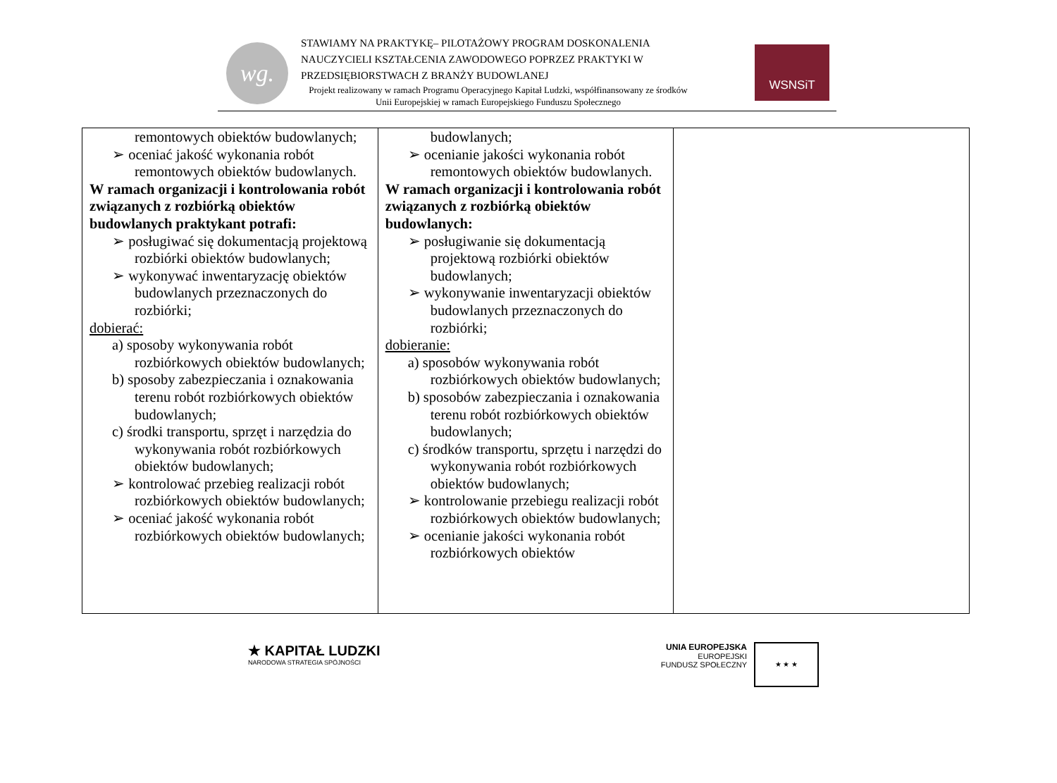wg.
STAWIAMY NA PRAKTYKĘ– PILOTAŻOWY PROGRAM DOSKONALENIA NAUCZYCIELI KSZTAŁCENIA ZAWODOWEGO POPRZEZ PRAKTYKI W PRZEDSIĘBIORSTWACH Z BRANŻY BUDOWLANEJ
Projekt realizowany w ramach Programu Operacyjnego Kapitał Ludzki, współfinansowany ze środków Unii Europejskiej w ramach Europejskiego Funduszu Społecznego
WSNSiT
| remontowych obiektów budowlanych; ➢ oceniać jakość wykonania robót remontowych obiektów budowlanych. W ramach organizacji i kontrolowania robót związanych z rozbiórką obiektów budowlanych praktykant potrafi: ➢ posługiwać się dokumentacją projektową rozbiórki obiektów budowlanych; ➢ wykonywać inwentaryzację obiektów budowlanych przeznaczonych do rozbiórki; dobierać: a) sposoby wykonywania robót rozbiórkowych obiektów budowlanych; b) sposoby zabezpieczania i oznakowania terenu robót rozbiórkowych obiektów budowlanych; c) środki transportu, sprzęt i narzędzia do wykonywania robót rozbiórkowych obiektów budowlanych; ➢ kontrolować przebieg realizacji robót rozbiórkowych obiektów budowlanych; ➢ oceniać jakość wykonania robót rozbiórkowych obiektów budowlanych; | budowlanych; ➢ ocenianie jakości wykonania robót remontowych obiektów budowlanych. W ramach organizacji i kontrolowania robót związanych z rozbiórką obiektów budowlanych: ➢ posługiwanie się dokumentacją projektową rozbiórki obiektów budowlanych; ➢ wykonywanie inwentaryzacji obiektów budowlanych przeznaczonych do rozbiórki; dobieranie: a) sposobów wykonywania robót rozbiórkowych obiektów budowlanych; b) sposobów zabezpieczania i oznakowania terenu robót rozbiórkowych obiektów budowlanych; c) środków transportu, sprzętu i narzędzi do wykonywania robót rozbiórkowych obiektów budowlanych; ➢ kontrolowanie przebiegu realizacji robót rozbiórkowych obiektów budowlanych; ➢ ocenianie jakości wykonania robót rozbiórkowych obiektów | |
★ KAPITAŁ LUDZKI
NARODOWA STRATEGIA SPÓJNOŚCI
UNIA EUROPEJSKA
EUROPEJSKI
FUNDUSZ SPOŁECZNY
★ ★ ★